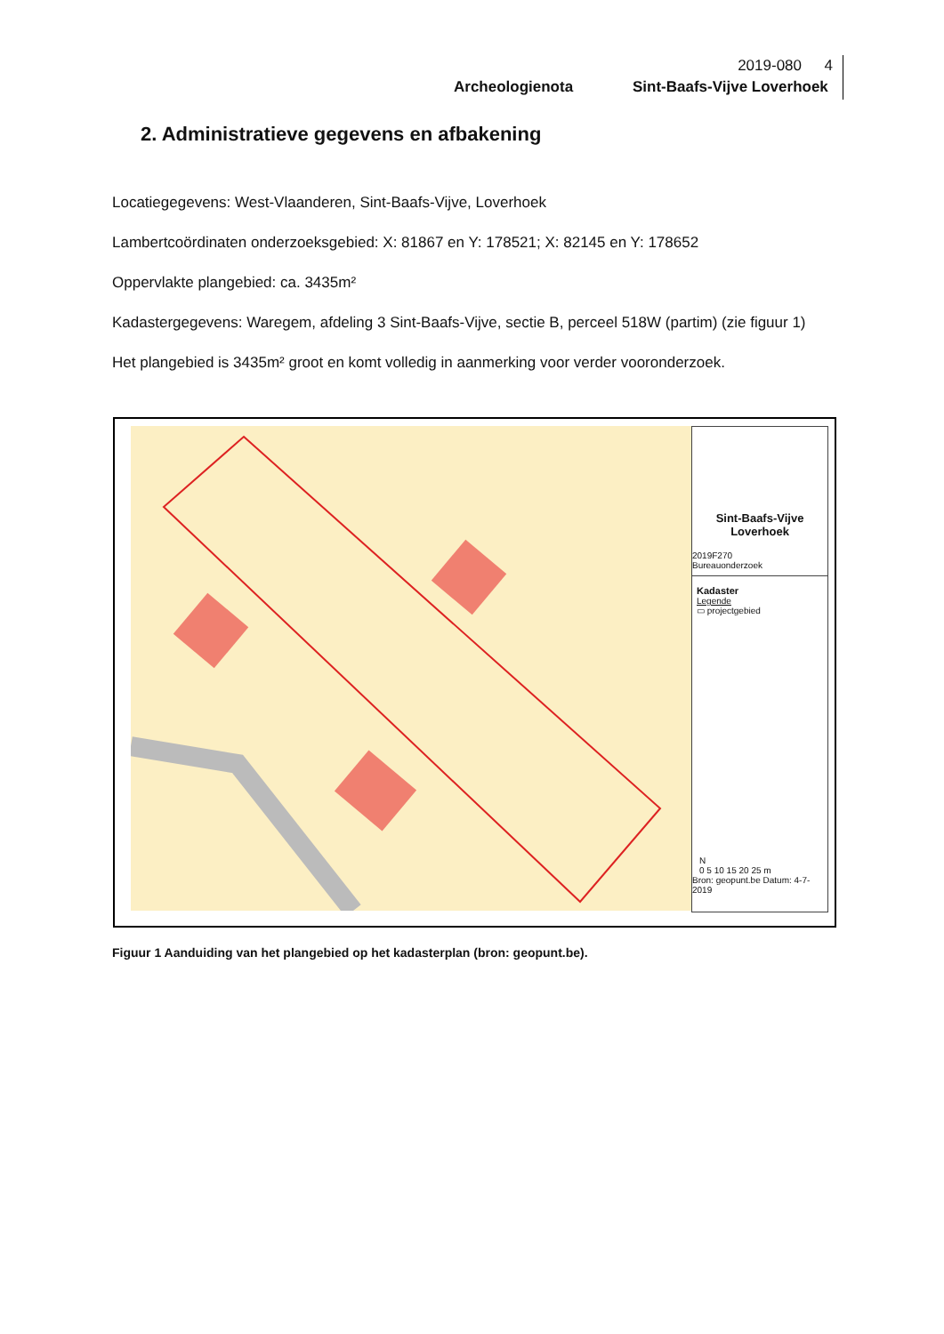2019-080 4
Archeologienota Sint-Baafs-Vijve Loverhoek
2. Administratieve gegevens en afbakening
Locatiegegevens: West-Vlaanderen, Sint-Baafs-Vijve, Loverhoek
Lambertcoördinaten onderzoeksgebied: X: 81867 en Y: 178521; X: 82145 en Y: 178652
Oppervlakte plangebied: ca. 3435m²
Kadastergegevens: Waregem, afdeling 3 Sint-Baafs-Vijve, sectie B, perceel 518W (partim) (zie figuur 1)
Het plangebied is 3435m² groot en komt volledig in aanmerking voor verder vooronderzoek.
Sint-Baafs-Vijve
Loverhoek
2019F270
Bureauonderzoek
Kadaster
Legende
▭ projectgebied
N
0 5 10 15 20 25 m
Bron: geopunt.be Datum: 4-7-2019
Figuur 1 Aanduiding van het plangebied op het kadasterplan (bron: geopunt.be).